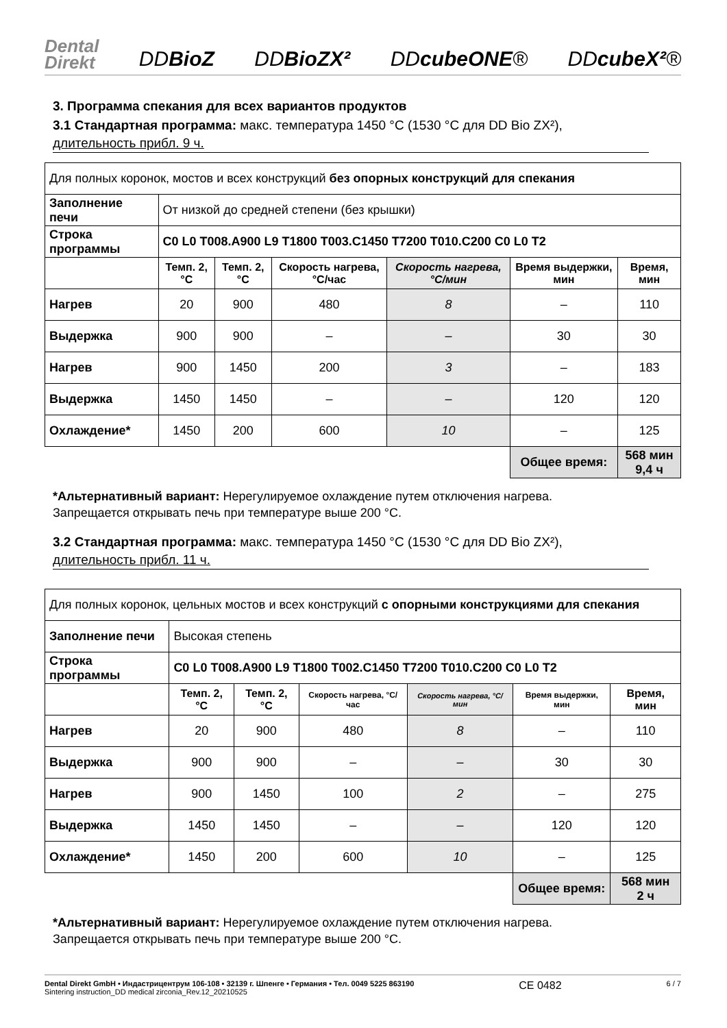Dental
Direkt DDBioZ DDBioZX² DDcubeONE® DDcubeX²®
3. Программа спекания для всех вариантов продуктов
3.1 Стандартная программа: макс. температура 1450 °C (1530 °C для DD Bio ZX²),
длительность прибл. 9 ч.
| Для полных коронок, мостов и всех конструкций без опорных конструкций для спекания | | | | | | |
| Заполнение печи | От низкой до средней степени (без крышки) | | | | | |
| Строка программы | C0 L0 T008.A900 L9 T1800 T003.C1450 T7200 T010.C200 C0 L0 T2 | | | | | |
| | Темп. 2, °C | Темп. 2, °C | Скорость нагрева, °C/час | Скорость нагрева, °C/мин | Время выдержки, мин | Время, мин |
| Нагрев | 20 | 900 | 480 | 8 | – | 110 |
| Выдержка | 900 | 900 | – | – | 30 | 30 |
| Нагрев | 900 | 1450 | 200 | 3 | – | 183 |
| Выдержка | 1450 | 1450 | – | – | 120 | 120 |
| Охлаждение* | 1450 | 200 | 600 | 10 | – | 125 |
| | | | | | Общее время: | 568 мин 9,4 ч |
*Альтернативный вариант: Нерегулируемое охлаждение путем отключения нагрева.
Запрещается открывать печь при температуре выше 200 °C.
3.2 Стандартная программа: макс. температура 1450 °C (1530 °C для DD Bio ZX²),
длительность прибл. 11 ч.
| Для полных коронок, цельных мостов и всех конструкций с опорными конструкциями для спекания | | | | | | |
| Заполнение печи | Высокая степень | | | | | |
| Строка программы | C0 L0 T008.A900 L9 T1800 T002.C1450 T7200 T010.C200 C0 L0 T2 | | | | | |
| | Темп. 2, °C | Темп. 2, °C | Скорость нагрева, °C/час | Скорость нагрева, °C/мин | Время выдержки, мин | Время, мин |
| Нагрев | 20 | 900 | 480 | 8 | – | 110 |
| Выдержка | 900 | 900 | – | – | 30 | 30 |
| Нагрев | 900 | 1450 | 100 | 2 | – | 275 |
| Выдержка | 1450 | 1450 | – | – | 120 | 120 |
| Охлаждение* | 1450 | 200 | 600 | 10 | – | 125 |
| | | | | | Общее время: | 568 мин 2 ч |
*Альтернативный вариант: Нерегулируемое охлаждение путем отключения нагрева.
Запрещается открывать печь при температуре выше 200 °C.
Dental Direkt GmbH • Индастрицентрум 106-108 • 32139 г. Шпенге • Германия • Тел. 0049 5225 863190
Sintering instruction_DD medical zirconia_Rev.12_20210525
CE 0482
6 / 7